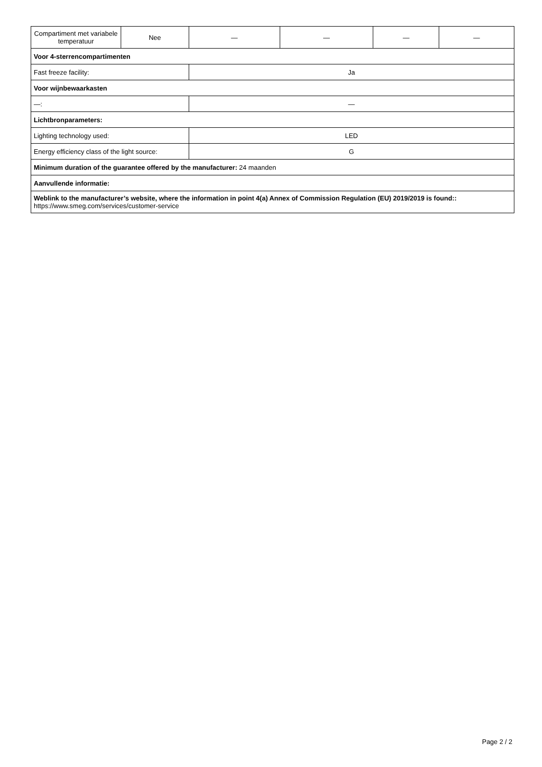| Compartiment met variabele temperatuur | Nee | — | — | — | — |
| Voor 4-sterrencompartimenten | | | | | |
| Fast freeze facility: | | Ja | | | |
| Voor wijnbewaarkasten | | | | | |
| —: | | — | | | |
| Lichtbronparameters: | | | | | |
| Lighting technology used: | | LED | | | |
| Energy efficiency class of the light source: | | G | | | |
| Minimum duration of the guarantee offered by the manufacturer: 24 maanden | | | | | |
| Aanvullende informatie: | | | | | |
| Weblink to the manufacturer’s website, where the information in point 4(a) Annex of Commission Regulation (EU) 2019/2019 is found:: https://www.smeg.com/services/customer-service | | | | | |
Page 2 / 2